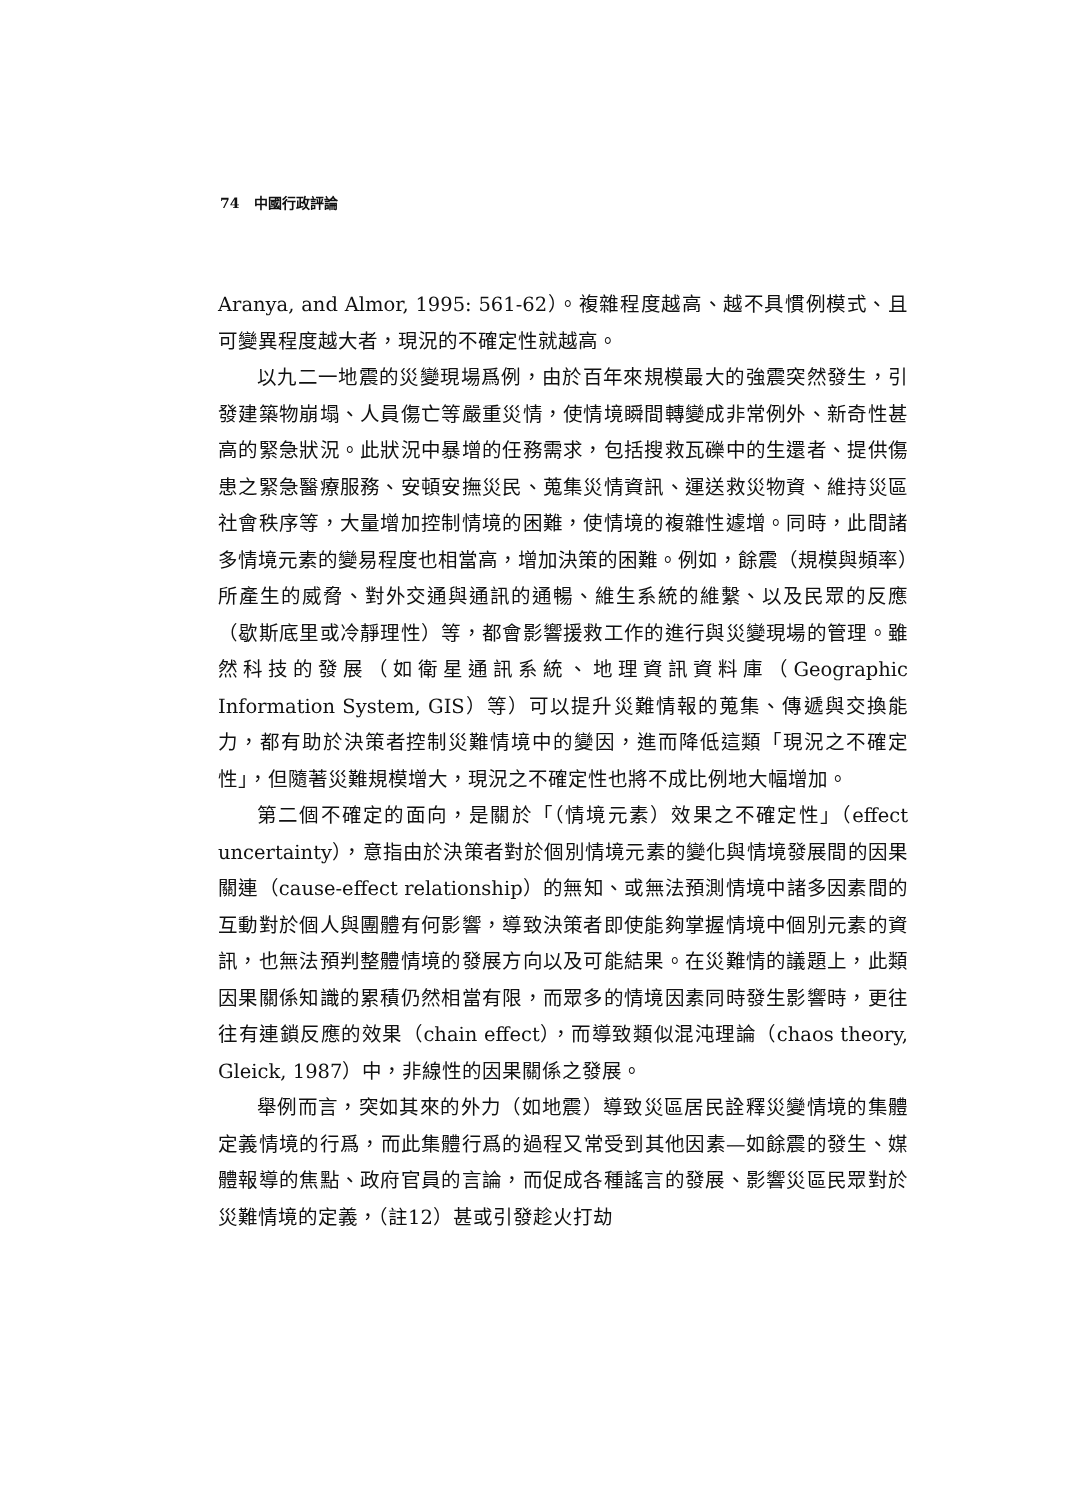74 中國行政評論
Aranya, and Almor, 1995: 561-62）。複雜程度越高、越不具慣例模式、且可變異程度越大者，現況的不確定性就越高。
以九二一地震的災變現場爲例，由於百年來規模最大的強震突然發生，引發建築物崩塌、人員傷亡等嚴重災情，使情境瞬間轉變成非常例外、新奇性甚高的緊急狀況。此狀況中暴增的任務需求，包括搜救瓦礫中的生還者、提供傷患之緊急醫療服務、安頓安撫災民、蒐集災情資訊、運送救災物資、維持災區社會秩序等，大量增加控制情境的困難，使情境的複雜性遽增。同時，此間諸多情境元素的變易程度也相當高，增加決策的困難。例如，餘震（規模與頻率）所產生的威脅、對外交通與通訊的通暢、維生系統的維繫、以及民眾的反應（歇斯底里或冷靜理性）等，都會影響援救工作的進行與災變現場的管理。雖然科技的發展（如衛星通訊系統、地理資訊資料庫（Geographic Information System, GIS）等）可以提升災難情報的蒐集、傳遞與交換能力，都有助於決策者控制災難情境中的變因，進而降低這類「現況之不確定性」，但隨著災難規模增大，現況之不確定性也將不成比例地大幅增加。
第二個不確定的面向，是關於「（情境元素）效果之不確定性」（effect uncertainty），意指由於決策者對於個別情境元素的變化與情境發展間的因果關連（cause-effect relationship）的無知、或無法預測情境中諸多因素間的互動對於個人與團體有何影響，導致決策者即使能夠掌握情境中個別元素的資訊，也無法預判整體情境的發展方向以及可能結果。在災難情的議題上，此類因果關係知識的累積仍然相當有限，而眾多的情境因素同時發生影響時，更往往有連鎖反應的效果（chain effect），而導致類似混沌理論（chaos theory, Gleick, 1987）中，非線性的因果關係之發展。
舉例而言，突如其來的外力（如地震）導致災區居民詮釋災變情境的集體定義情境的行爲，而此集體行爲的過程又常受到其他因素—如餘震的發生、媒體報導的焦點、政府官員的言論，而促成各種謠言的發展、影響災區民眾對於災難情境的定義，（註12）甚或引發趁火打劫